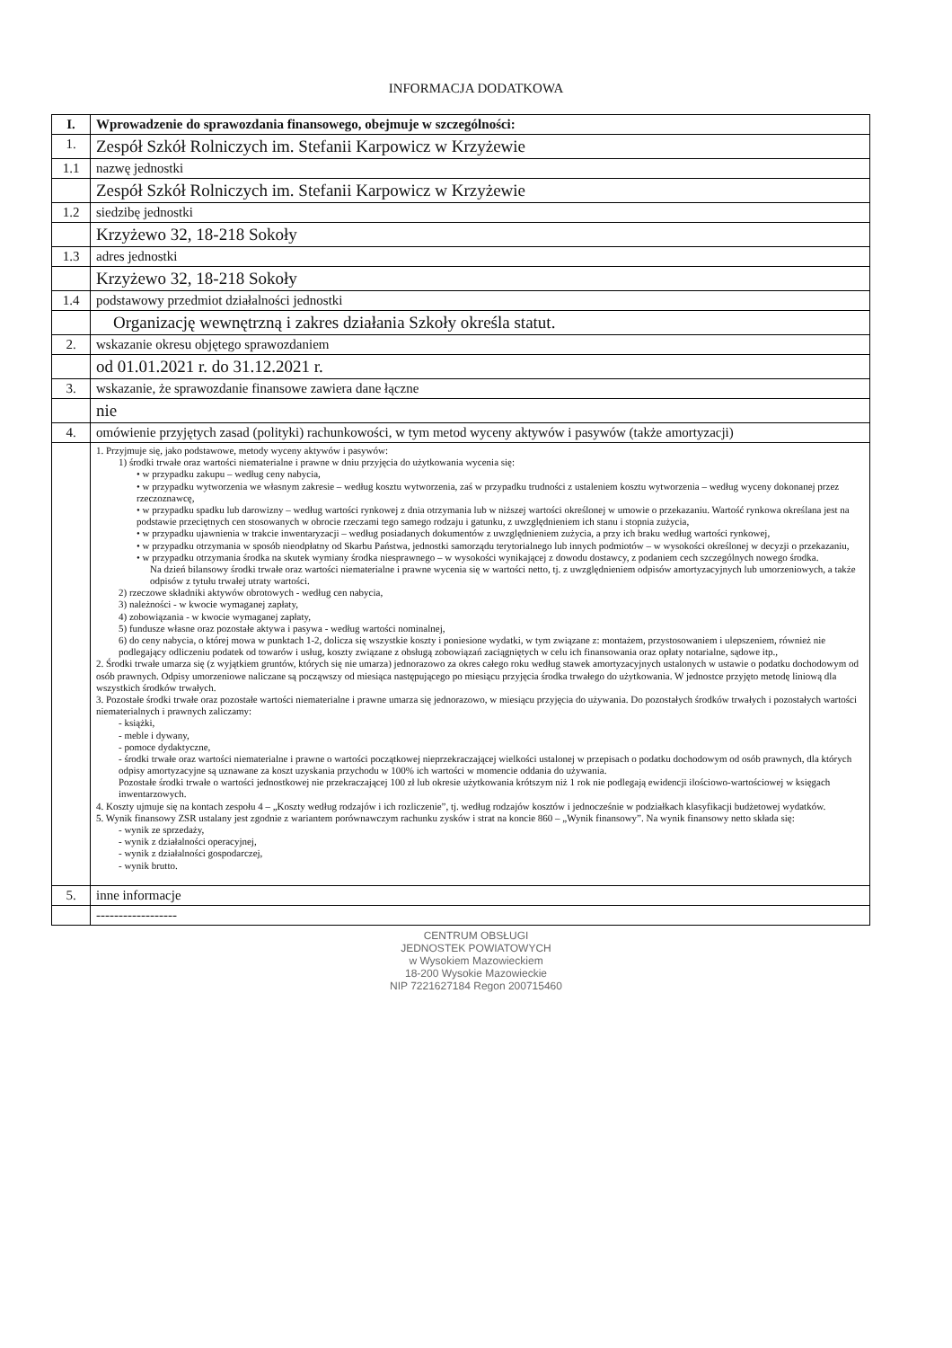INFORMACJA DODATKOWA
| I. | Wprowadzenie do sprawozdania finansowego, obejmuje w szczególności: |
| 1. | Zespół Szkół Rolniczych im. Stefanii Karpowicz w Krzyżewie |
| 1.1 | nazwę jednostki |
| | Zespół Szkół Rolniczych im. Stefanii Karpowicz w Krzyżewie |
| 1.2 | siedzibę jednostki |
| | Krzyżewo 32, 18-218 Sokoły |
| 1.3 | adres jednostki |
| | Krzyżewo 32, 18-218 Sokoły |
| 1.4 | podstawowy przedmiot działalności jednostki |
| | Organizację wewnętrzną i zakres działania Szkoły określa statut. |
| 2. | wskazanie okresu objętego sprawozdaniem |
| | od 01.01.2021 r. do 31.12.2021 r. |
| 3. | wskazanie, że sprawozdanie finansowe zawiera dane łączne |
| | nie |
| 4. | omówienie przyjętych zasad (polityki) rachunkowości, w tym metod wyceny aktywów i pasywów (także amortyzacji) |
| | 1. Przyjmuje się, jako podstawowe, metody wyceny aktywów i pasywów: 1) środki trwałe oraz wartości niematerialne i prawne w dniu przyjęcia do użytkowania wycenia się: • w przypadku zakupu – według ceny nabycia, • w przypadku wytworzenia we własnym zakresie – według kosztu wytworzenia, zaś w przypadku trudności z ustaleniem kosztu wytworzenia – według wyceny dokonanej przez rzeczoznawcę, • w przypadku spadku lub darowizny – według wartości rynkowej z dnia otrzymania lub w niższej wartości określonej w umowie o przekazaniu. Wartość rynkowa określana jest na podstawie przeciętnych cen stosowanych w obrocie rzeczami tego samego rodzaju i gatunku, z uwzględnieniem ich stanu i stopnia zużycia, • w przypadku ujawnienia w trakcie inwentaryzacji – według posiadanych dokumentów z uwzględnieniem zużycia, a przy ich braku według wartości rynkowej, • w przypadku otrzymania w sposób nieodpłatny od Skarbu Państwa, jednostki samorządu terytorialnego lub innych podmiotów – w wysokości określonej w decyzji o przekazaniu, • w przypadku otrzymania środka na skutek wymiany środka niesprawnego – w wysokości wynikającej z dowodu dostawcy, z podaniem cech szczególnych nowego środka. Na dzień bilansowy środki trwałe oraz wartości niematerialne i prawne wycenia się w wartości netto, tj. z uwzględnieniem odpisów amortyzacyjnych lub umorzeniowych, a także odpisów z tytułu trwałej utraty wartości. 2) rzeczowe składniki aktywów obrotowych - według cen nabycia, 3) należności - w kwocie wymaganej zapłaty, 4) zobowiązania - w kwocie wymaganej zapłaty, 5) fundusze własne oraz pozostałe aktywa i pasywa - według wartości nominalnej, 6) do ceny nabycia, o której mowa w punktach 1-2, dolicza się wszystkie koszty i poniesione wydatki, w tym związane z: montażem, przystosowaniem i ulepszeniem, również nie podlegający odliczeniu podatek od towarów i usług, koszty związane z obsługą zobowiązań zaciągniętych w celu ich finansowania oraz opłaty notarialne, sądowe itp., 2. Środki trwałe umarza się (z wyjątkiem gruntów, których się nie umarza) jednorazowo za okres całego roku według stawek amortyzacyjnych ustalonych w ustawie o podatku dochodowym od osób prawnych. Odpisy umorzeniowe naliczane są począwszy od miesiąca następującego po miesiącu przyjęcia środka trwałego do użytkowania. W jednostce przyjęto metodę liniową dla wszystkich środków trwałych. 3. Pozostałe środki trwałe oraz pozostałe wartości niematerialne i prawne umarza się jednorazowo, w miesiącu przyjęcia do używania. Do pozostałych środków trwałych i pozostałych wartości niematerialnych i prawnych zaliczamy: - książki, - meble i dywany, - pomoce dydaktyczne, - środki trwałe oraz wartości niematerialne i prawne o wartości początkowej nieprzekraczającej wielkości ustalonej w przepisach o podatku dochodowym od osób prawnych, dla których odpisy amortyzacyjne są uznawane za koszt uzyskania przychodu w 100% ich wartości w momencie oddania do używania. Pozostałe środki trwałe o wartości jednostkowej nie przekraczającej 100 zł lub okresie użytkowania krótszym niż 1 rok nie podlegają ewidencji ilościowo-wartościowej w księgach inwentarzowych. 4. Koszty ujmuje się na kontach zespołu 4 – „Koszty według rodzajów i ich rozliczenie”, tj. według rodzajów kosztów i jednocześnie w podziałkach klasyfikacji budżetowej wydatków. 5. Wynik finansowy ZSR ustalany jest zgodnie z wariantem porównawczym rachunku zysków i strat na koncie 860 – „Wynik finansowy”. Na wynik finansowy netto składa się: - wynik ze sprzedaży, - wynik z działalności operacyjnej, - wynik z działalności gospodarczej, - wynik brutto. |
| 5. | inne informacje |
| | ------------------ |
CENTRUM OBSŁUGI
JEDNOSTEK POWIATOWYCH
w Wysokiem Mazowieckiem
18-200 Wysokie Mazowieckie
NIP 7221627184 Regon 200715460